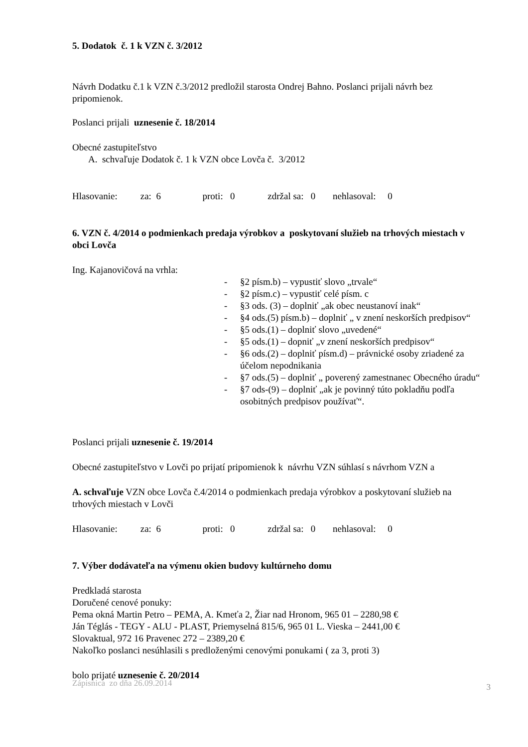5. Dodatok č. 1 k VZN č. 3/2012
Návrh Dodatku č.1 k VZN č.3/2012 predložil starosta Ondrej Bahno. Poslanci prijali návrh bez pripomienok.
Poslanci prijali uznesenie č. 18/2014
Obecné zastupiteľstvo
A. schvaľuje Dodatok č. 1 k VZN obce Lovča č. 3/2012
Hlasovanie: za: 6 proti: 0 zdržal sa: 0 nehlasoval: 0
6. VZN č. 4/2014 o podmienkach predaja výrobkov a poskytovaní služieb na trhových miestach v obci Lovča
Ing. Kajanovičová na vrhla:
- §2 písm.b) – vypustiť slovo „trvale“
- §2 písm.c) – vypustiť celé písm. c
- §3 ods. (3) – doplniť „ak obec neustanoví inak“
- §4 ods.(5) písm.b) – doplniť „ v znení neskorších predpisov“
- §5 ods.(1) – doplniť slovo „uvedené“
- §5 ods.(1) – dopniť „v znení neskorších predpisov“
- §6 ods.(2) – doplniť písm.d) – právnické osoby zriadené za účelom nepodnikania
- §7 ods.(5) – doplniť „ poverený zamestnanec Obecného úradu“
- §7 ods-(9) – doplniť „ak je povinný túto pokladňu podľa osobitných predpisov používať“.
Poslanci prijali uznesenie č. 19/2014
Obecné zastupiteľstvo v Lovči po prijatí pripomienok k návrhu VZN súhlasí s návrhom VZN a
A. schvaľuje VZN obce Lovča č.4/2014 o podmienkach predaja výrobkov a poskytovaní služieb na trhových miestach v Lovči
Hlasovanie: za: 6 proti: 0 zdržal sa: 0 nehlasoval: 0
7. Výber dodávateľa na výmenu okien budovy kultúrneho domu
Predkladá starosta
Doručené cenové ponuky:
Pema okná Martin Petro – PEMA, A. Kmeťa 2, Žiar nad Hronom, 965 01 – 2280,98 €
Ján Téglás - TEGY - ALU - PLAST, Priemyselná 815/6, 965 01 L. Vieska – 2441,00 €
Slovaktual, 972 16 Pravenec 272 – 2389,20 €
Nakoľko poslanci nesúhlasili s predloženými cenovými ponukami ( za 3, proti 3)
bolo prijaté uznesenie č. 20/2014
Zápisnica zo dňa 26.09.2014 3